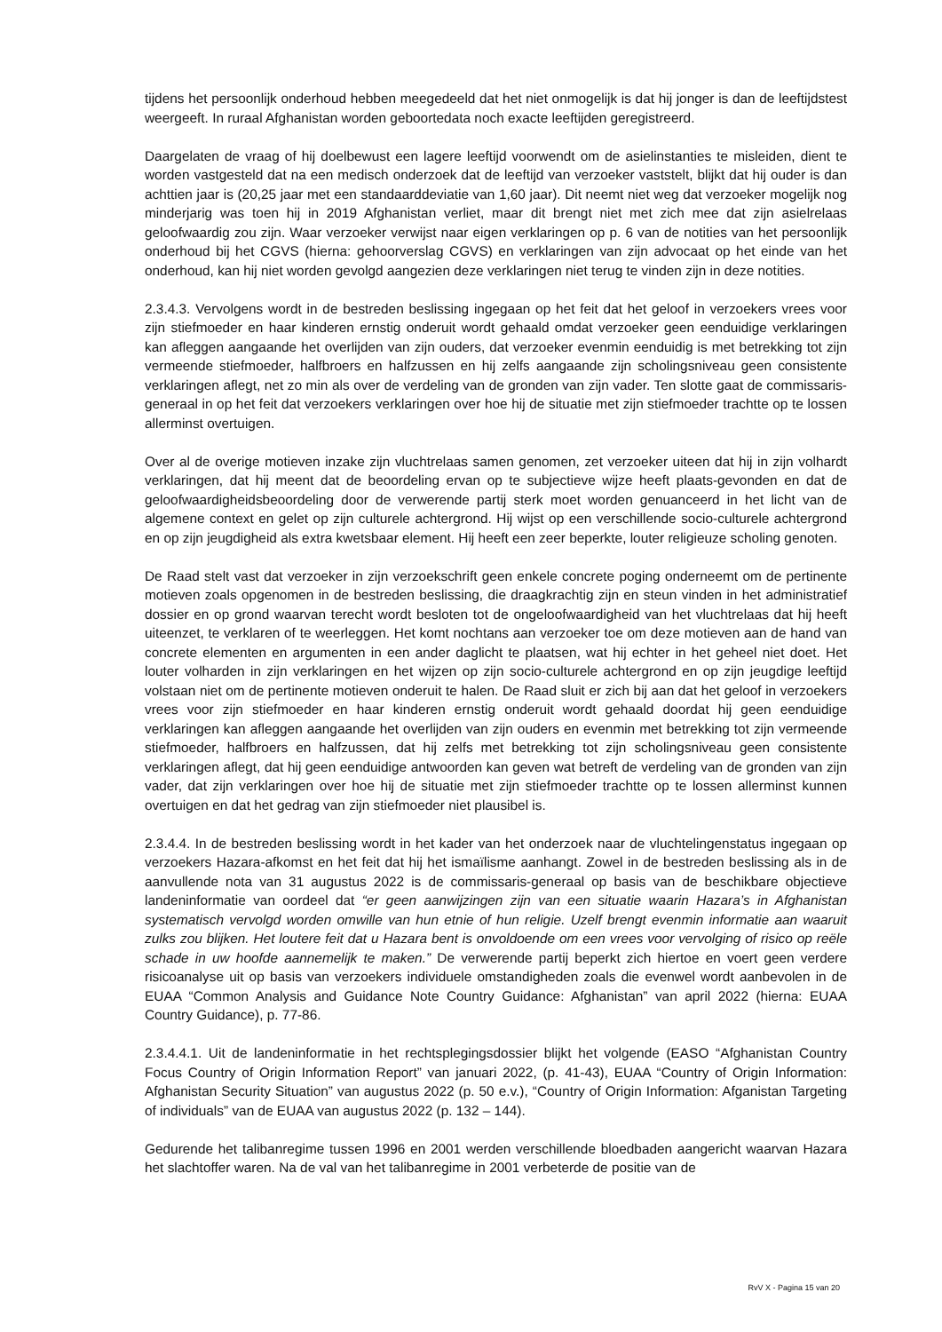tijdens het persoonlijk onderhoud hebben meegedeeld dat het niet onmogelijk is dat hij jonger is dan de leeftijdstest weergeeft. In ruraal Afghanistan worden geboortedata noch exacte leeftijden geregistreerd.
Daargelaten de vraag of hij doelbewust een lagere leeftijd voorwendt om de asielinstanties te misleiden, dient te worden vastgesteld dat na een medisch onderzoek dat de leeftijd van verzoeker vaststelt, blijkt dat hij ouder is dan achttien jaar is (20,25 jaar met een standaarddeviatie van 1,60 jaar). Dit neemt niet weg dat verzoeker mogelijk nog minderjarig was toen hij in 2019 Afghanistan verliet, maar dit brengt niet met zich mee dat zijn asielrelaas geloofwaardig zou zijn. Waar verzoeker verwijst naar eigen verklaringen op p. 6 van de notities van het persoonlijk onderhoud bij het CGVS (hierna: gehoorverslag CGVS) en verklaringen van zijn advocaat op het einde van het onderhoud, kan hij niet worden gevolgd aangezien deze verklaringen niet terug te vinden zijn in deze notities.
2.3.4.3. Vervolgens wordt in de bestreden beslissing ingegaan op het feit dat het geloof in verzoekers vrees voor zijn stiefmoeder en haar kinderen ernstig onderuit wordt gehaald omdat verzoeker geen eenduidige verklaringen kan afleggen aangaande het overlijden van zijn ouders, dat verzoeker evenmin eenduidig is met betrekking tot zijn vermeende stiefmoeder, halfbroers en halfzussen en hij zelfs aangaande zijn scholingsniveau geen consistente verklaringen aflegt, net zo min als over de verdeling van de gronden van zijn vader. Ten slotte gaat de commissaris-generaal in op het feit dat verzoekers verklaringen over hoe hij de situatie met zijn stiefmoeder trachtte op te lossen allerminst overtuigen.
Over al de overige motieven inzake zijn vluchtrelaas samen genomen, zet verzoeker uiteen dat hij in zijn volhardt verklaringen, dat hij meent dat de beoordeling ervan op te subjectieve wijze heeft plaats-gevonden en dat de geloofwaardigheidsbeoordeling door de verwerende partij sterk moet worden genuanceerd in het licht van de algemene context en gelet op zijn culturele achtergrond. Hij wijst op een verschillende socio-culturele achtergrond en op zijn jeugdigheid als extra kwetsbaar element. Hij heeft een zeer beperkte, louter religieuze scholing genoten.
De Raad stelt vast dat verzoeker in zijn verzoekschrift geen enkele concrete poging onderneemt om de pertinente motieven zoals opgenomen in de bestreden beslissing, die draagkrachtig zijn en steun vinden in het administratief dossier en op grond waarvan terecht wordt besloten tot de ongeloofwaardigheid van het vluchtrelaas dat hij heeft uiteenzet, te verklaren of te weerleggen. Het komt nochtans aan verzoeker toe om deze motieven aan de hand van concrete elementen en argumenten in een ander daglicht te plaatsen, wat hij echter in het geheel niet doet. Het louter volharden in zijn verklaringen en het wijzen op zijn socio-culturele achtergrond en op zijn jeugdige leeftijd volstaan niet om de pertinente motieven onderuit te halen. De Raad sluit er zich bij aan dat het geloof in verzoekers vrees voor zijn stiefmoeder en haar kinderen ernstig onderuit wordt gehaald doordat hij geen eenduidige verklaringen kan afleggen aangaande het overlijden van zijn ouders en evenmin met betrekking tot zijn vermeende stiefmoeder, halfbroers en halfzussen, dat hij zelfs met betrekking tot zijn scholingsniveau geen consistente verklaringen aflegt, dat hij geen eenduidige antwoorden kan geven wat betreft de verdeling van de gronden van zijn vader, dat zijn verklaringen over hoe hij de situatie met zijn stiefmoeder trachtte op te lossen allerminst kunnen overtuigen en dat het gedrag van zijn stiefmoeder niet plausibel is.
2.3.4.4. In de bestreden beslissing wordt in het kader van het onderzoek naar de vluchtelingenstatus ingegaan op verzoekers Hazara-afkomst en het feit dat hij het ismaïlisme aanhangt. Zowel in de bestreden beslissing als in de aanvullende nota van 31 augustus 2022 is de commissaris-generaal op basis van de beschikbare objectieve landeninformatie van oordeel dat “er geen aanwijzingen zijn van een situatie waarin Hazara’s in Afghanistan systematisch vervolgd worden omwille van hun etnie of hun religie. Uzelf brengt evenmin informatie aan waaruit zulks zou blijken. Het loutere feit dat u Hazara bent is onvoldoende om een vrees voor vervolging of risico op reële schade in uw hoofde aannemelijk te maken.” De verwerende partij beperkt zich hiertoe en voert geen verdere risicoanalyse uit op basis van verzoekers individuele omstandigheden zoals die evenwel wordt aanbevolen in de EUAA “Common Analysis and Guidance Note Country Guidance: Afghanistan” van april 2022 (hierna: EUAA Country Guidance), p. 77-86.
2.3.4.4.1. Uit de landeninformatie in het rechtsplegingsdossier blijkt het volgende (EASO “Afghanistan Country Focus Country of Origin Information Report” van januari 2022, (p. 41-43), EUAA “Country of Origin Information: Afghanistan Security Situation” van augustus 2022 (p. 50 e.v.), “Country of Origin Information: Afganistan Targeting of individuals” van de EUAA van augustus 2022 (p. 132 – 144).
Gedurende het talibanregime tussen 1996 en 2001 werden verschillende bloedbaden aangericht waarvan Hazara het slachtoffer waren. Na de val van het talibanregime in 2001 verbeterde de positie van de
RvV X - Pagina 15 van 20